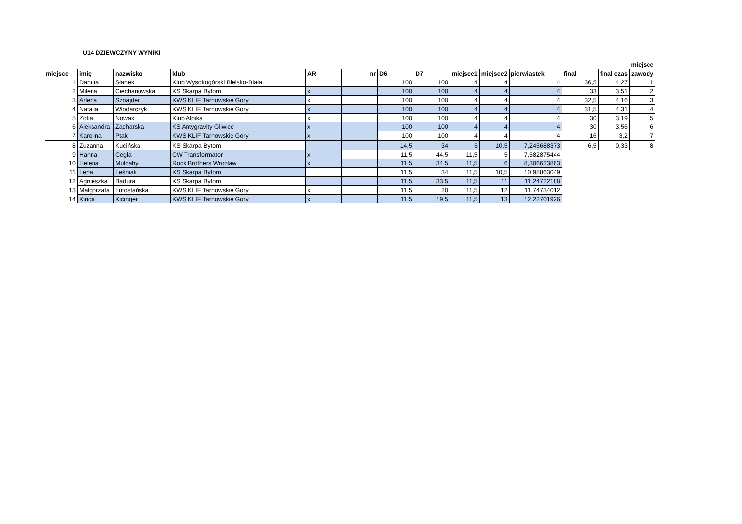U14 DZIEWCZYNY WYNIKI
| | | | | | | | | | | | | | miejsce |
| --- | --- | --- | --- | --- | --- | --- | --- | --- | --- | --- | --- | --- | --- |
| miejsce | imię | nazwisko | klub | AR | nr | D6 | D7 | miejsce1 | miejsce2 | pierwiastek | final | final czas | zawody |
| 1 | Danuta | Słanek | Klub Wysokogórski Bielsko-Biała | | | 100 | 100 | 4 | 4 | 4 | 36,5 | 4,27 | 1 |
| 2 | Milena | Ciechanowska | KS Skarpa Bytom | x | | 100 | 100 | 4 | 4 | 4 | 33 | 3,51 | 2 |
| 3 | Arlena | Sznajder | KWS KLIF Tarnowskie Gory | x | | 100 | 100 | 4 | 4 | 4 | 32,5 | 4,16 | 3 |
| 4 | Natalia | Włodarczyk | KWS KLIF Tarnowskie Gory | x | | 100 | 100 | 4 | 4 | 4 | 31,5 | 4,31 | 4 |
| 5 | Zofia | Nowak | Klub Alpika | x | | 100 | 100 | 4 | 4 | 4 | 30 | 3,19 | 5 |
| 6 | Aleksandra | Zacharska | KS Antygravity Gliwice | x | | 100 | 100 | 4 | 4 | 4 | 30 | 3,56 | 6 |
| 7 | Karolina | Ptak | KWS KLIF Tarnowskie Gory | x | | 100 | 100 | 4 | 4 | 4 | 16 | 3,2 | 7 |
| 8 | Zuzanna | Kucińska | KS Skarpa Bytom | | | 14,5 | 34 | 5 | 10,5 | 7,245688373 | 6,5 | 0,33 | 8 |
| 9 | Hanna | Cegła | CW Transformator | x | | 11,5 | 44,5 | 11,5 | 5 | 7,582875444 | | | |
| 10 | Helena | Mulcahy | Rock Brothers Wrocław | x | | 11,5 | 34,5 | 11,5 | 6 | 8,306623863 | | | |
| 11 | Lena | Leśniak | KS Skarpa Bytom | | | 11,5 | 34 | 11,5 | 10,5 | 10,98863049 | | | |
| 12 | Agnieszka | Badura | KS Skarpa Bytom | | | 11,5 | 33,5 | 11,5 | 11 | 11,24722188 | | | |
| 13 | Małgorzata | Lutostańska | KWS KLIF Tarnowskie Gory | x | | 11,5 | 20 | 11,5 | 12 | 11,74734012 | | | |
| 14 | Kinga | Kicinger | KWS KLIF Tarnowskie Gory | x | | 11,5 | 19,5 | 11,5 | 13 | 12,22701926 | | | |